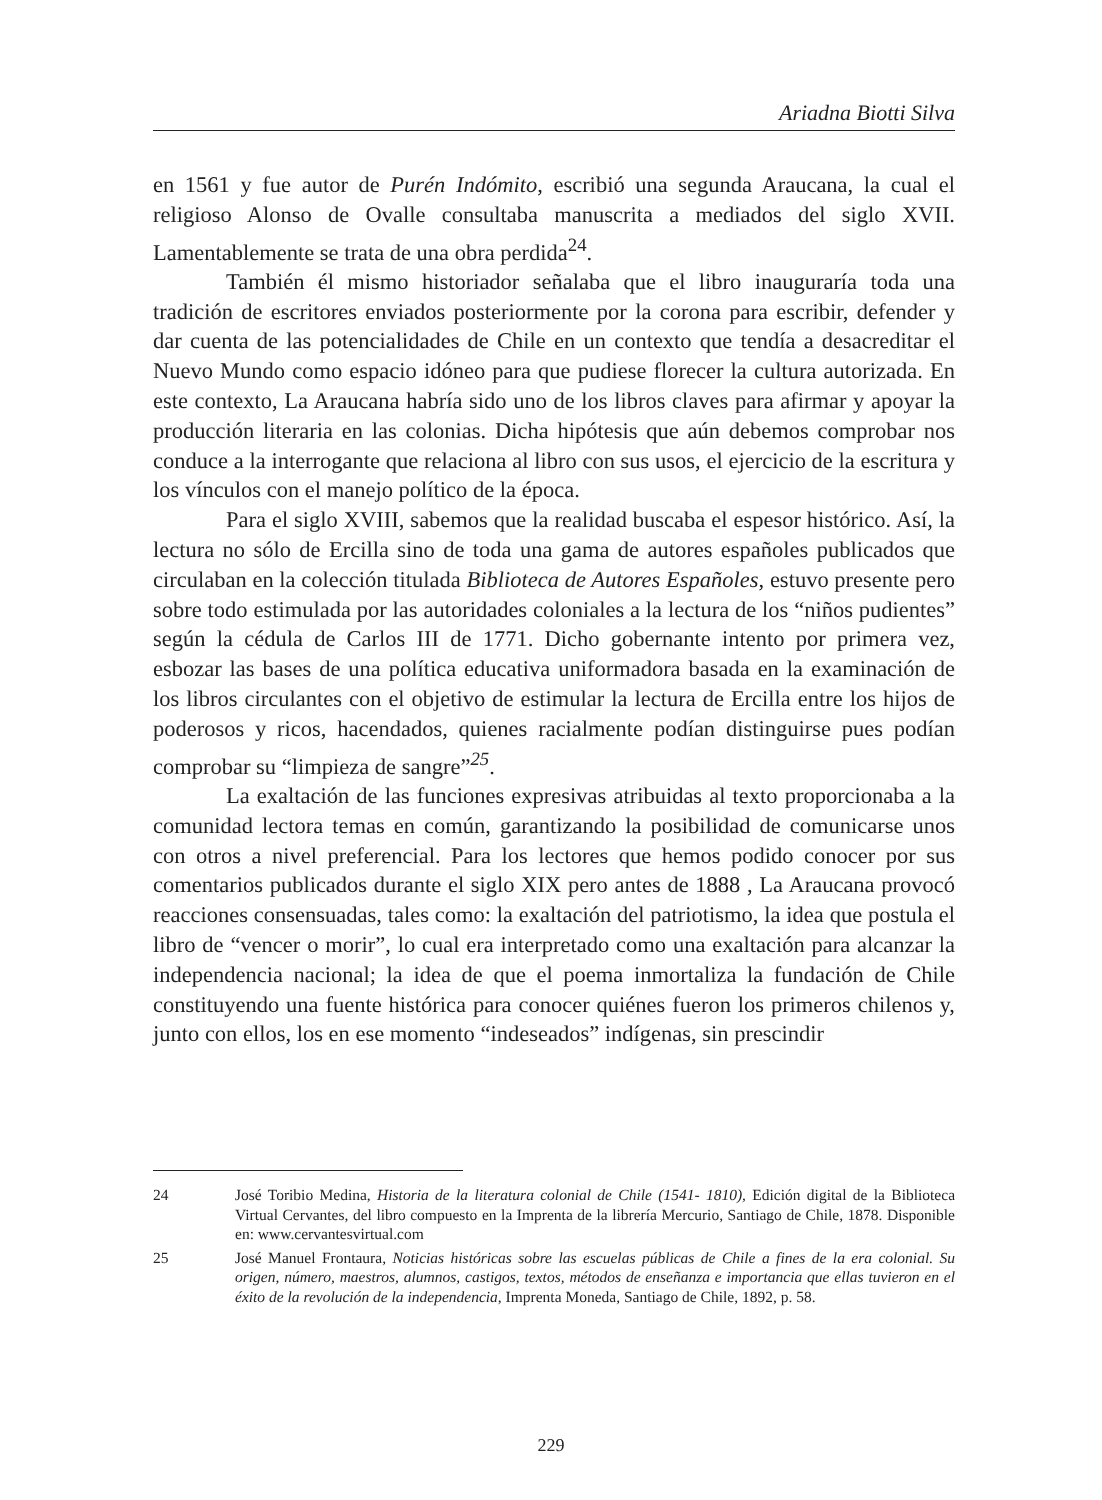Ariadna Biotti Silva
en 1561 y fue autor de Purén Indómito, escribió una segunda Araucana, la cual el religioso Alonso de Ovalle consultaba manuscrita a mediados del siglo XVII. Lamentablemente se trata de una obra perdida<sup>24</sup>.
También él mismo historiador señalaba que el libro inauguraría toda una tradición de escritores enviados posteriormente por la corona para escribir, defender y dar cuenta de las potencialidades de Chile en un contexto que tendía a desacreditar el Nuevo Mundo como espacio idóneo para que pudiese florecer la cultura autorizada. En este contexto, La Araucana habría sido uno de los libros claves para afirmar y apoyar la producción literaria en las colonias. Dicha hipótesis que aún debemos comprobar nos conduce a la interrogante que relaciona al libro con sus usos, el ejercicio de la escritura y los vínculos con el manejo político de la época.
Para el siglo XVIII, sabemos que la realidad buscaba el espesor histórico. Así, la lectura no sólo de Ercilla sino de toda una gama de autores españoles publicados que circulaban en la colección titulada Biblioteca de Autores Españoles, estuvo presente pero sobre todo estimulada por las autoridades coloniales a la lectura de los “niños pudientes” según la cédula de Carlos III de 1771. Dicho gobernante intento por primera vez, esbozar las bases de una política educativa uniformadora basada en la examinación de los libros circulantes con el objetivo de estimular la lectura de Ercilla entre los hijos de poderosos y ricos, hacendados, quienes racialmente podían distinguirse pues podían comprobar su “limpieza de sangre”<sup>25</sup>.
La exaltación de las funciones expresivas atribuidas al texto proporcionaba a la comunidad lectora temas en común, garantizando la posibilidad de comunicarse unos con otros a nivel preferencial. Para los lectores que hemos podido conocer por sus comentarios publicados durante el siglo XIX pero antes de 1888 , La Araucana provocó reacciones consensuadas, tales como: la exaltación del patriotismo, la idea que postula el libro de “vencer o morir”, lo cual era interpretado como una exaltación para alcanzar la independencia nacional; la idea de que el poema inmortaliza la fundación de Chile constituyendo una fuente histórica para conocer quiénes fueron los primeros chilenos y, junto con ellos, los en ese momento “indeseados” indígenas, sin prescindir
24 José Toribio Medina, Historia de la literatura colonial de Chile (1541- 1810), Edición digital de la Biblioteca Virtual Cervantes, del libro compuesto en la Imprenta de la librería Mercurio, Santiago de Chile, 1878. Disponible en: www.cervantesvirtual.com
25 José Manuel Frontaura, Noticias históricas sobre las escuelas públicas de Chile a fines de la era colonial. Su origen, número, maestros, alumnos, castigos, textos, métodos de enseñanza e importancia que ellas tuvieron en el éxito de la revolución de la independencia, Imprenta Moneda, Santiago de Chile, 1892, p. 58.
229